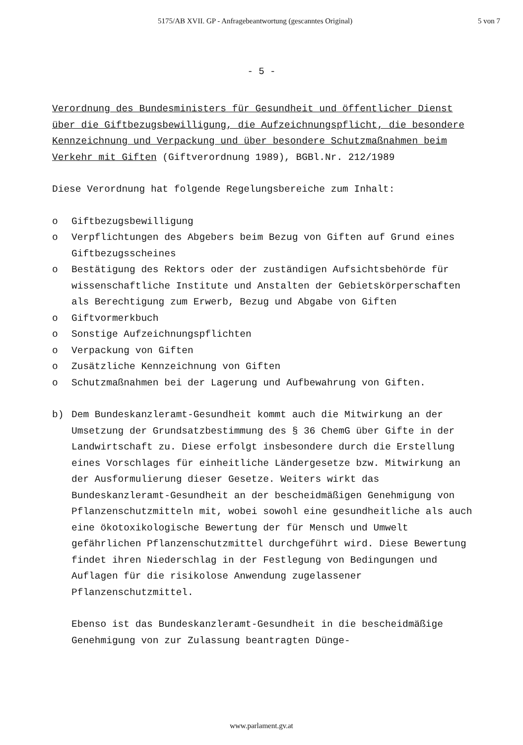5175/AB XVII. GP - Anfragebeantwortung (gescanntes Original) 5 von 7
- 5 -
Verordnung des Bundesministers für Gesundheit und öffentlicher Dienst über die Giftbezugsbewilligung, die Aufzeichnungspflicht, die besondere Kennzeichnung und Verpackung und über besondere Schutzmaßnahmen beim Verkehr mit Giften (Giftverordnung 1989), BGBl.Nr. 212/1989
Diese Verordnung hat folgende Regelungsbereiche zum Inhalt:
o Giftbezugsbewilligung
o Verpflichtungen des Abgebers beim Bezug von Giften auf Grund eines Giftbezugsscheines
o Bestätigung des Rektors oder der zuständigen Aufsichtsbehörde für wissenschaftliche Institute und Anstalten der Gebietskörperschaften als Berechtigung zum Erwerb, Bezug und Abgabe von Giften
o Giftvormerkbuch
o Sonstige Aufzeichnungspflichten
o Verpackung von Giften
o Zusätzliche Kennzeichnung von Giften
o Schutzmaßnahmen bei der Lagerung und Aufbewahrung von Giften.
b) Dem Bundeskanzleramt-Gesundheit kommt auch die Mitwirkung an der Umsetzung der Grundsatzbestimmung des § 36 ChemG über Gifte in der Landwirtschaft zu. Diese erfolgt insbesondere durch die Erstellung eines Vorschlages für einheitliche Ländergesetze bzw. Mitwirkung an der Ausformulierung dieser Gesetze. Weiters wirkt das Bundeskanzleramt-Gesundheit an der bescheidmäßigen Genehmigung von Pflanzenschutzmitteln mit, wobei sowohl eine gesundheitliche als auch eine ökotoxikologische Bewertung der für Mensch und Umwelt gefährlichen Pflanzenschutzmittel durchgeführt wird. Diese Bewertung findet ihren Niederschlag in der Festlegung von Bedingungen und Auflagen für die risikolose Anwendung zugelassener Pflanzenschutzmittel.
Ebenso ist das Bundeskanzleramt-Gesundheit in die bescheidmäßige Genehmigung von zur Zulassung beantragten Dünge-
www.parlament.gv.at